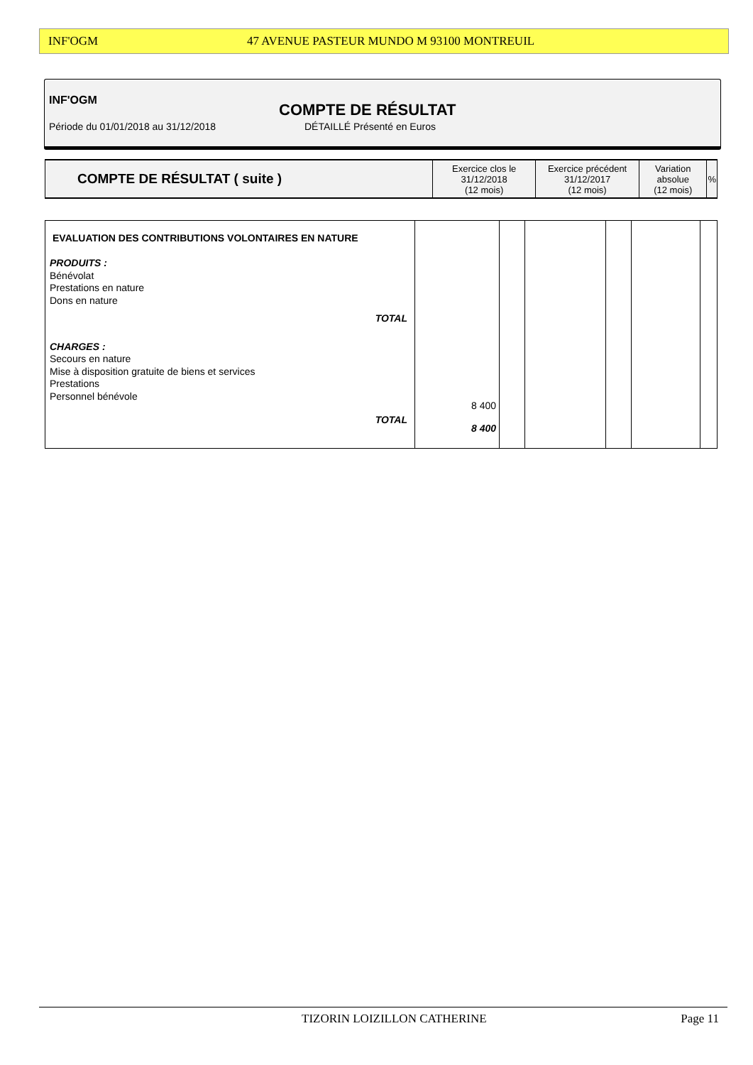INF'OGM 47 AVENUE PASTEUR MUNDO M 93100 MONTREUIL
INF'OGM
COMPTE DE RÉSULTAT
Période du 01/01/2018 au 31/12/2018
DÉTAILLÉ Présenté en Euros
| COMPTE DE RÉSULTAT ( suite ) | Exercice clos le 31/12/2018 (12 mois) | Exercice précédent 31/12/2017 (12 mois) | Variation absolue (12 mois) | % |
| EVALUATION DES CONTRIBUTIONS VOLONTAIRES EN NATURE PRODUITS : Bénévolat Prestations en nature Dons en nature TOTAL CHARGES : Secours en nature Mise à disposition gratuite de biens et services Prestations Personnel bénévole TOTAL | 8 400 8 400 | | | | | |
TIZORIN LOIZILLON CATHERINE Page 11